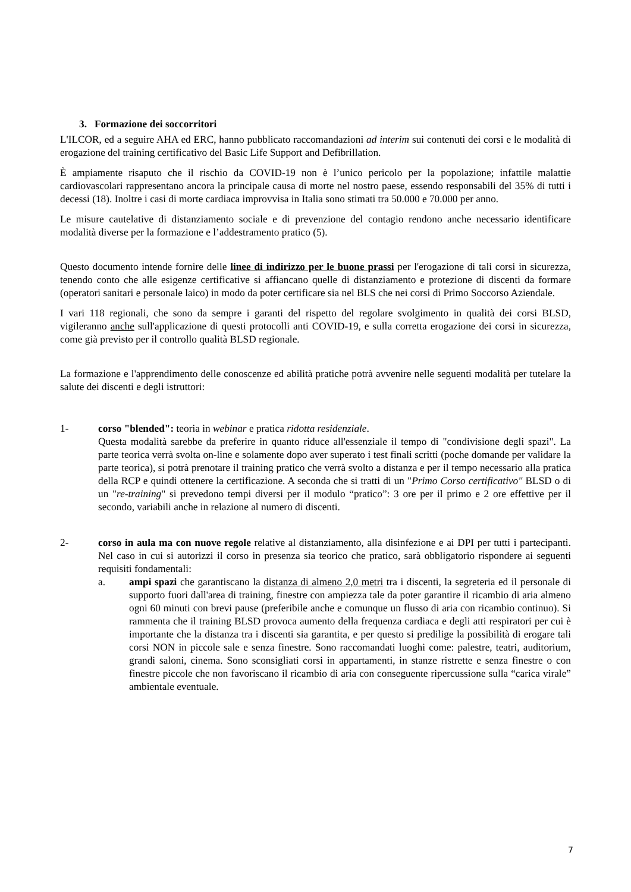3. Formazione dei soccorritori
L'ILCOR, ed a seguire AHA ed ERC, hanno pubblicato raccomandazioni ad interim sui contenuti dei corsi e le modalità di erogazione del training certificativo del Basic Life Support and Defibrillation.
È ampiamente risaputo che il rischio da COVID-19 non è l’unico pericolo per la popolazione; infattile malattie cardiovascolari rappresentano ancora la principale causa di morte nel nostro paese, essendo responsabili del 35% di tutti i decessi (18). Inoltre i casi di morte cardiaca improvvisa in Italia sono stimati tra 50.000 e 70.000 per anno.
Le misure cautelative di distanziamento sociale e di prevenzione del contagio rendono anche necessario identificare modalità diverse per la formazione e l’addestramento pratico (5).
Questo documento intende fornire delle linee di indirizzo per le buone prassi per l'erogazione di tali corsi in sicurezza, tenendo conto che alle esigenze certificative si affiancano quelle di distanziamento e protezione di discenti da formare (operatori sanitari e personale laico) in modo da poter certificare sia nel BLS che nei corsi di Primo Soccorso Aziendale.
I vari 118 regionali, che sono da sempre i garanti del rispetto del regolare svolgimento in qualità dei corsi BLSD, vigileranno anche sull'applicazione di questi protocolli anti COVID-19, e sulla corretta erogazione dei corsi in sicurezza, come già previsto per il controllo qualità BLSD regionale.
La formazione e l'apprendimento delle conoscenze ed abilità pratiche potrà avvenire nelle seguenti modalità per tutelare la salute dei discenti e degli istruttori:
1- corso "blended": teoria in webinar e pratica ridotta residenziale.
Questa modalità sarebbe da preferire in quanto riduce all'essenziale il tempo di "condivisione degli spazi". La parte teorica verrà svolta on-line e solamente dopo aver superato i test finali scritti (poche domande per validare la parte teorica), si potrà prenotare il training pratico che verrà svolto a distanza e per il tempo necessario alla pratica della RCP e quindi ottenere la certificazione. A seconda che si tratti di un "Primo Corso certificativo" BLSD o di un "re-training" si prevedono tempi diversi per il modulo “pratico”: 3 ore per il primo e 2 ore effettive per il secondo, variabili anche in relazione al numero di discenti.
2- corso in aula ma con nuove regole relative al distanziamento, alla disinfezione e ai DPI per tutti i partecipanti. Nel caso in cui si autorizzi il corso in presenza sia teorico che pratico, sarà obbligatorio rispondere ai seguenti requisiti fondamentali:
a. ampi spazi che garantiscano la distanza di almeno 2,0 metri tra i discenti, la segreteria ed il personale di supporto fuori dall'area di training, finestre con ampiezza tale da poter garantire il ricambio di aria almeno ogni 60 minuti con brevi pause (preferibile anche e comunque un flusso di aria con ricambio continuo). Si rammenta che il training BLSD provoca aumento della frequenza cardiaca e degli atti respiratori per cui è importante che la distanza tra i discenti sia garantita, e per questo si predilige la possibilità di erogare tali corsi NON in piccole sale e senza finestre. Sono raccomandati luoghi come: palestre, teatri, auditorium, grandi saloni, cinema. Sono sconsigliati corsi in appartamenti, in stanze ristrette e senza finestre o con finestre piccole che non favoriscano il ricambio di aria con conseguente ripercussione sulla “carica virale” ambientale eventuale.
7